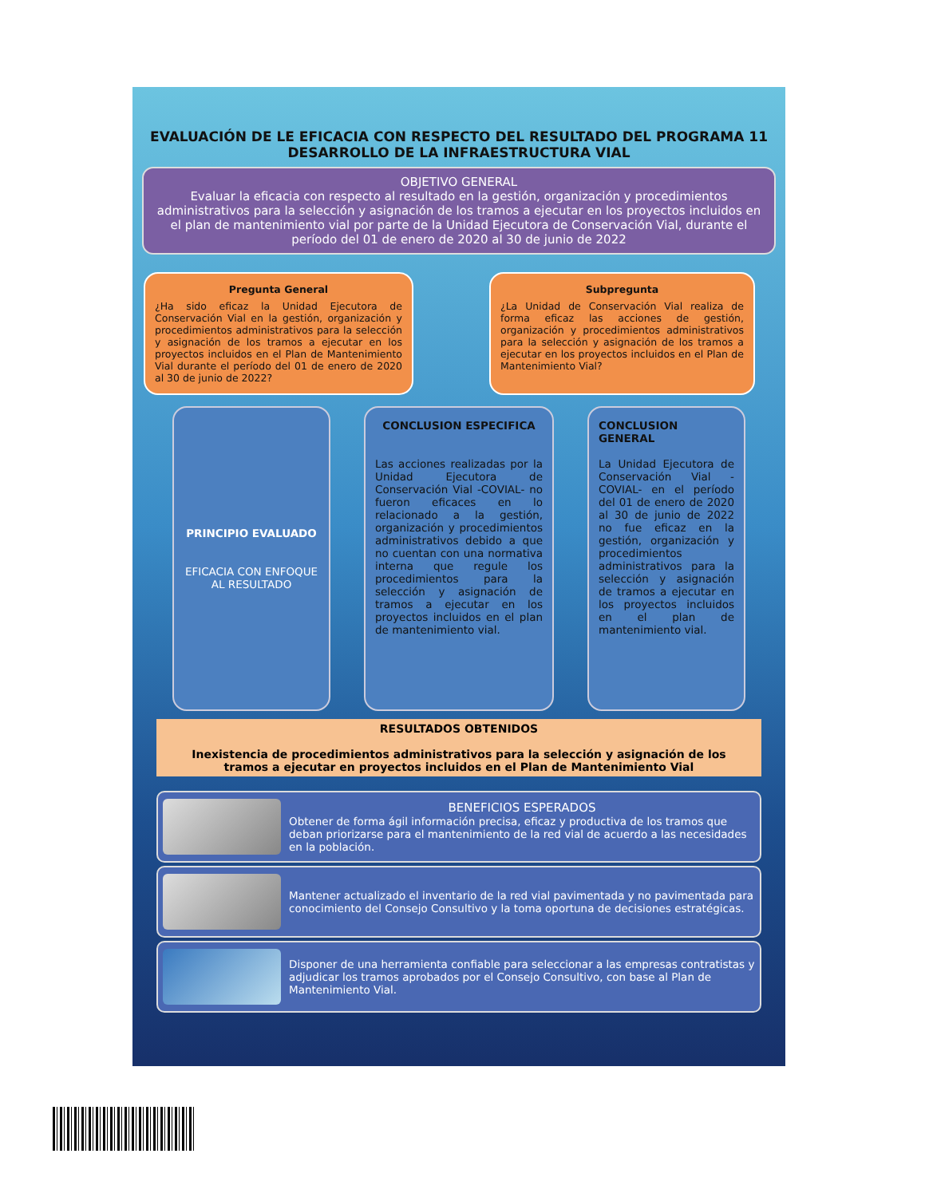EVALUACIÓN DE LE EFICACIA CON RESPECTO DEL RESULTADO DEL PROGRAMA 11 DESARROLLO DE LA INFRAESTRUCTURA VIAL
OBJETIVO GENERAL
Evaluar la eficacia con respecto al resultado en la gestión, organización y procedimientos administrativos para la selección y asignación de los tramos a ejecutar en los proyectos incluidos en el plan de mantenimiento vial por parte de la Unidad Ejecutora de Conservación Vial, durante el período del 01 de enero de 2020 al 30 de junio de 2022
Pregunta General
¿Ha sido eficaz la Unidad Ejecutora de Conservación Vial en la gestión, organización y procedimientos administrativos para la selección y asignación de los tramos a ejecutar en los proyectos incluidos en el Plan de Mantenimiento Vial durante el período del 01 de enero de 2020 al 30 de junio de 2022?
Subpregunta
¿La Unidad de Conservación Vial realiza de forma eficaz las acciones de gestión, organización y procedimientos administrativos para la selección y asignación de los tramos a ejecutar en los proyectos incluidos en el Plan de Mantenimiento Vial?
PRINCIPIO EVALUADO
EFICACIA CON ENFOQUE AL RESULTADO
CONCLUSION ESPECIFICA
Las acciones realizadas por la Unidad Ejecutora de Conservación Vial -COVIAL- no fueron eficaces en lo relacionado a la gestión, organización y procedimientos administrativos debido a que no cuentan con una normativa interna que regule los procedimientos para la selección y asignación de tramos a ejecutar en los proyectos incluidos en el plan de mantenimiento vial.
CONCLUSION GENERAL
La Unidad Ejecutora de Conservación Vial -COVIAL- en el período del 01 de enero de 2020 al 30 de junio de 2022 no fue eficaz en la gestión, organización y procedimientos administrativos para la selección y asignación de tramos a ejecutar en los proyectos incluidos en el plan de mantenimiento vial.
RESULTADOS OBTENIDOS
Inexistencia de procedimientos administrativos para la selección y asignación de los tramos a ejecutar en proyectos incluidos en el Plan de Mantenimiento Vial
BENEFICIOS ESPERADOS
Obtener de forma ágil información precisa, eficaz y productiva de los tramos que deban priorizarse para el mantenimiento de la red vial de acuerdo a las necesidades en la población.
Mantener actualizado el inventario de la red vial pavimentada y no pavimentada para conocimiento del Consejo Consultivo y la toma oportuna de decisiones estratégicas.
Disponer de una herramienta confiable para seleccionar a las empresas contratistas y adjudicar los tramos aprobados por el Consejo Consultivo, con base al Plan de Mantenimiento Vial.